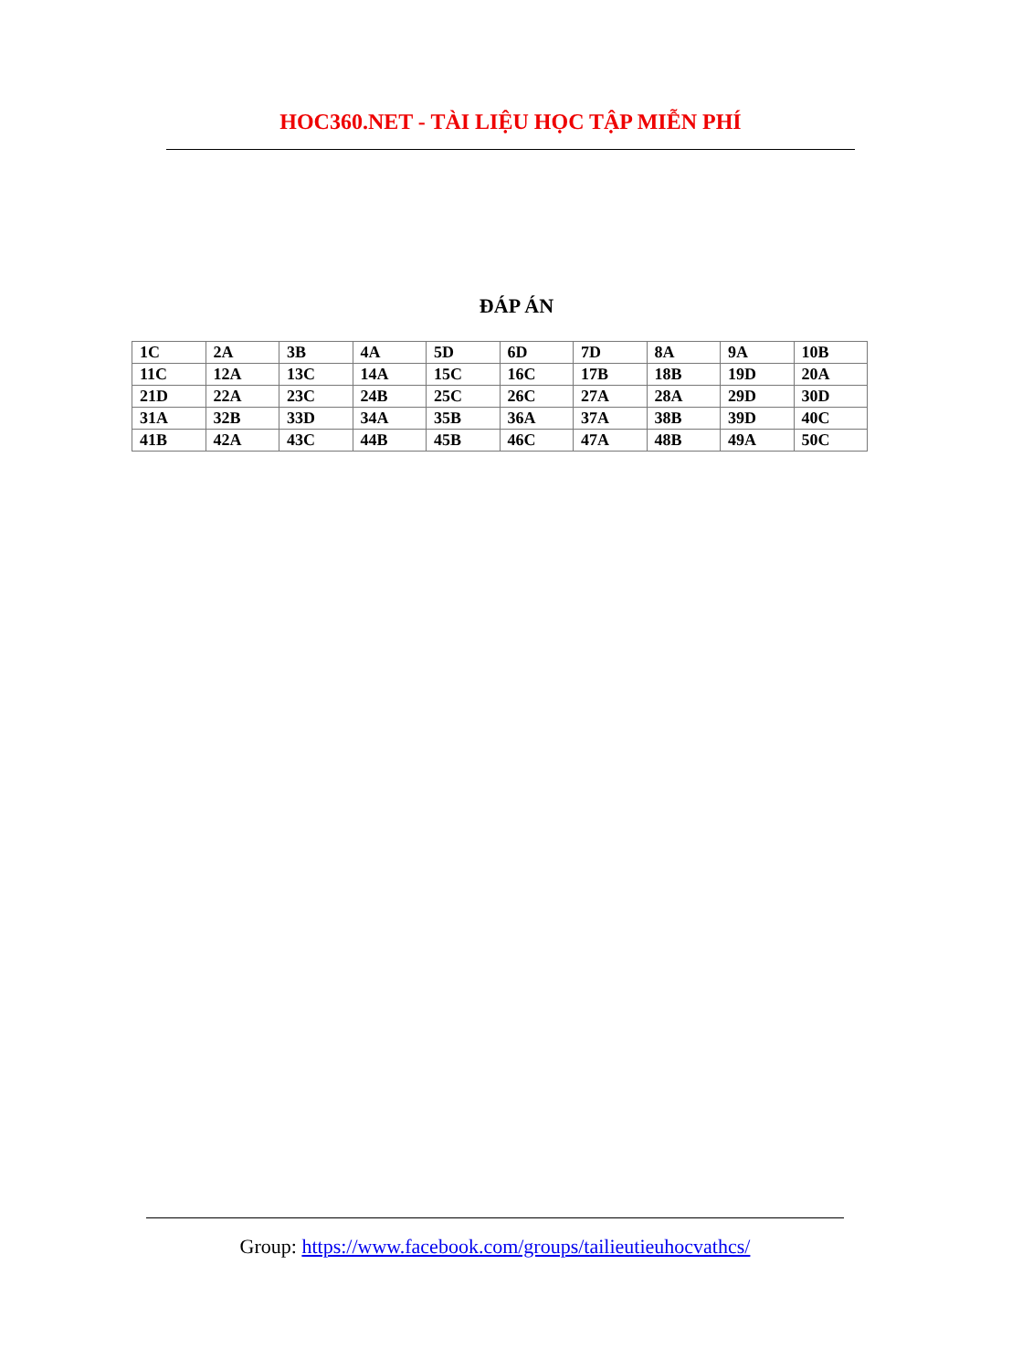HOC360.NET - TÀI LIỆU HỌC TẬP MIỄN PHÍ
ĐÁP ÁN
| 1C | 2A | 3B | 4A | 5D | 6D | 7D | 8A | 9A | 10B |
| 11C | 12A | 13C | 14A | 15C | 16C | 17B | 18B | 19D | 20A |
| 21D | 22A | 23C | 24B | 25C | 26C | 27A | 28A | 29D | 30D |
| 31A | 32B | 33D | 34A | 35B | 36A | 37A | 38B | 39D | 40C |
| 41B | 42A | 43C | 44B | 45B | 46C | 47A | 48B | 49A | 50C |
Group: https://www.facebook.com/groups/tailieutieuhocvathcs/